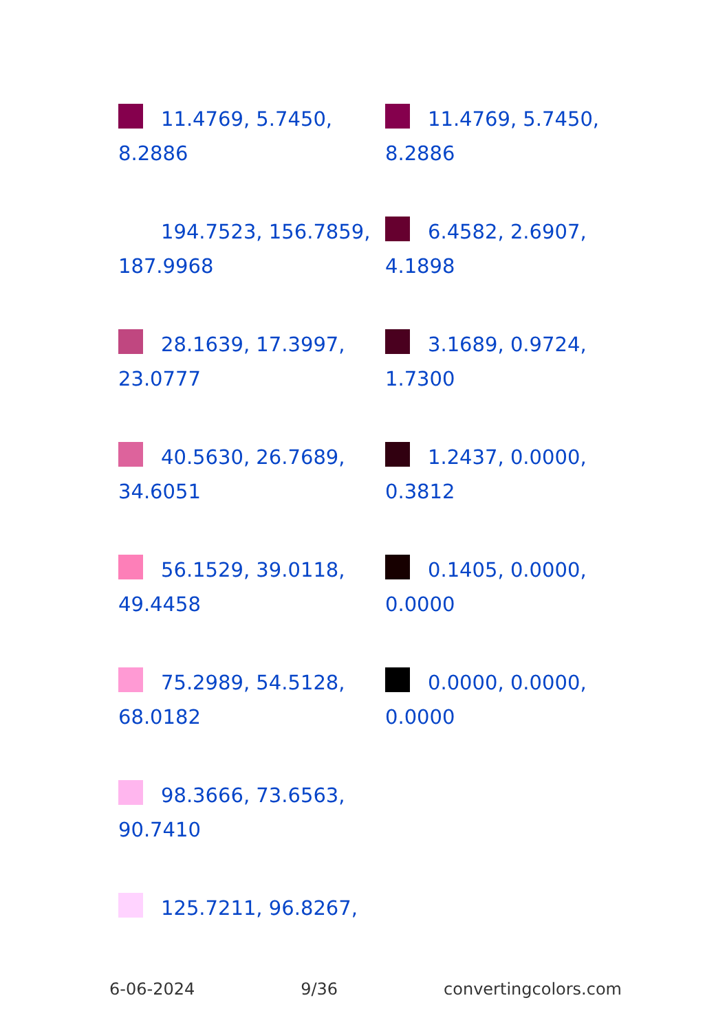11.4769, 5.7450, 8.2886
11.4769, 5.7450, 8.2886
194.7523, 156.7859, 187.9968
6.4582, 2.6907, 4.1898
28.1639, 17.3997, 23.0777
3.1689, 0.9724, 1.7300
40.5630, 26.7689, 34.6051
1.2437, 0.0000, 0.3812
56.1529, 39.0118, 49.4458
0.1405, 0.0000, 0.0000
75.2989, 54.5128, 68.0182
0.0000, 0.0000, 0.0000
98.3666, 73.6563, 90.7410
125.7211, 96.8267,
6-06-2024 9/36 convertingcolors.com